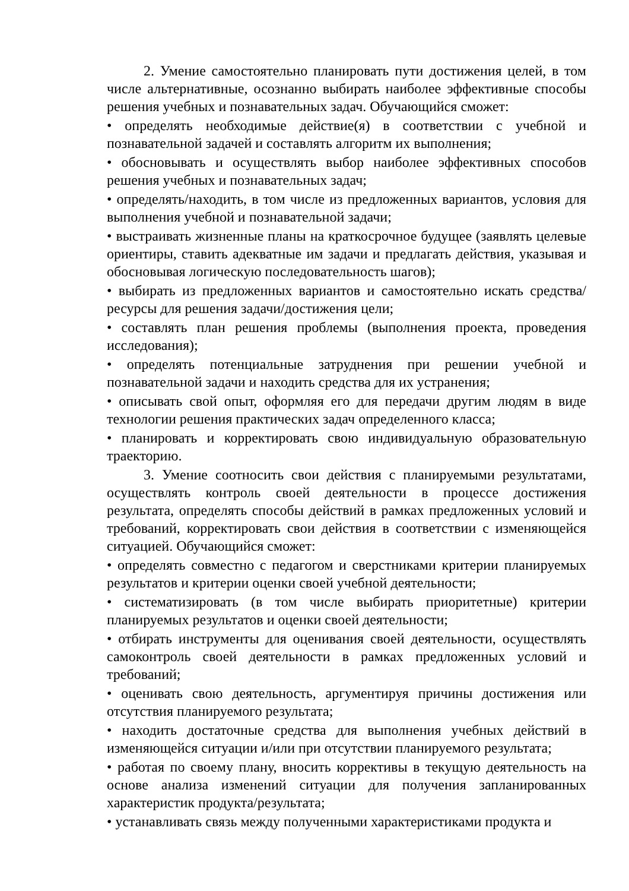2. Умение самостоятельно планировать пути достижения целей, в том числе альтернативные, осознанно выбирать наиболее эффективные способы решения учебных и познавательных задач. Обучающийся сможет:
• определять необходимые действие(я) в соответствии с учебной и познавательной задачей и составлять алгоритм их выполнения;
• обосновывать и осуществлять выбор наиболее эффективных способов решения учебных и познавательных задач;
• определять/находить, в том числе из предложенных вариантов, условия для выполнения учебной и познавательной задачи;
• выстраивать жизненные планы на краткосрочное будущее (заявлять целевые ориентиры, ставить адекватные им задачи и предлагать действия, указывая и обосновывая логическую последовательность шагов);
• выбирать из предложенных вариантов и самостоятельно искать средства/ресурсы для решения задачи/достижения цели;
• составлять план решения проблемы (выполнения проекта, проведения исследования);
• определять потенциальные затруднения при решении учебной и познавательной задачи и находить средства для их устранения;
• описывать свой опыт, оформляя его для передачи другим людям в виде технологии решения практических задач определенного класса;
• планировать и корректировать свою индивидуальную образовательную траекторию.
3. Умение соотносить свои действия с планируемыми результатами, осуществлять контроль своей деятельности в процессе достижения результата, определять способы действий в рамках предложенных условий и требований, корректировать свои действия в соответствии с изменяющейся ситуацией. Обучающийся сможет:
• определять совместно с педагогом и сверстниками критерии планируемых результатов и критерии оценки своей учебной деятельности;
• систематизировать (в том числе выбирать приоритетные) критерии планируемых результатов и оценки своей деятельности;
• отбирать инструменты для оценивания своей деятельности, осуществлять самоконтроль своей деятельности в рамках предложенных условий и требований;
• оценивать свою деятельность, аргументируя причины достижения или отсутствия планируемого результата;
• находить достаточные средства для выполнения учебных действий в изменяющейся ситуации и/или при отсутствии планируемого результата;
• работая по своему плану, вносить коррективы в текущую деятельность на основе анализа изменений ситуации для получения запланированных характеристик продукта/результата;
• устанавливать связь между полученными характеристиками продукта и